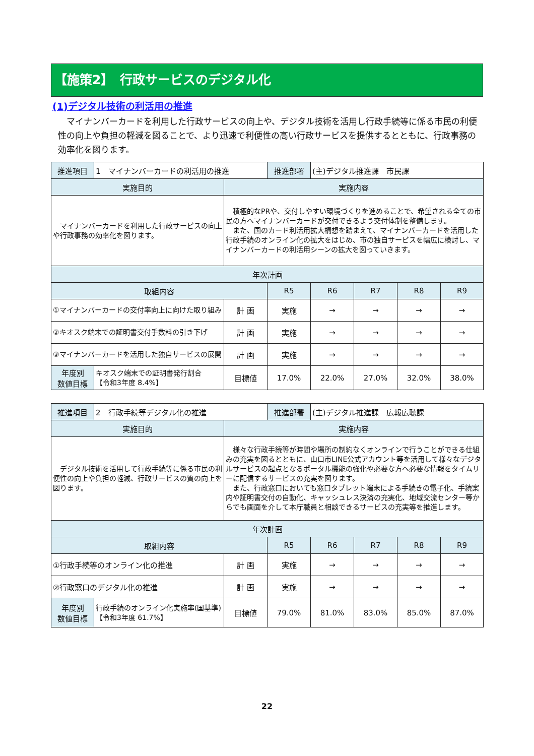【施策2】　行政サービスのデジタル化
(1)デジタル技術の利活用の推進
マイナンバーカードを利用した行政サービスの向上や、デジタル技術を活用し行政手続等に係る市民の利便性の向上や負担の軽減を図ることで、より迅速で利便性の高い行政サービスを提供するとともに、行政事務の効率化を図ります。
| 推進項目 | 1 マイナンバーカードの利活用の推進 | | 推進部署 | (主)デジタル推進課 市民課 | | | |
| 実施目的 | | 実施内容 | | | | | |
| マイナンバーカードを利用した行政サービスの向上や行政事務の効率化を図ります。 | | 積極的なPRや、交付しやすい環境づくりを進めることで、希望される全ての市民の方へマイナンバーカードが交付できるよう交付体制を整備します。 また、国のカード利活用拡大構想を踏まえて、マイナンバーカードを活用した行政手続のオンライン化の拡大をはじめ、市の独自サービスを幅広に検討し、マイナンバーカードの利活用シーンの拡大を図っていきます。 | | | | | |
| 年次計画 | | | | | | | |
| 取組内容 | | | R5 | R6 | R7 | R8 | R9 |
| ①マイナンバーカードの交付率向上に向けた取り組み | | 計 画 | 実施 | → | → | → | → |
| ②キオスク端末での証明書交付手数料の引き下げ | | 計 画 | 実施 | → | → | → | → |
| ③マイナンバーカードを活用した独自サービスの展開 | | 計 画 | 実施 | → | → | → | → |
| 年度別 数値目標 | キオスク端末での証明書発行割合 【令和3年度 8.4%】 | 目標値 | 17.0% | 22.0% | 27.0% | 32.0% | 38.0% |
| 推進項目 | 2 行政手続等デジタル化の推進 | | 推進部署 | (主)デジタル推進課 広報広聴課 | | | |
| 実施目的 | | 実施内容 | | | | | |
| デジタル技術を活用して行政手続等に係る市民の利便性の向上や負担の軽減、行政サービスの質の向上を図ります。 | | 様々な行政手続等が時間や場所の制約なくオンラインで行うことができる仕組みの充実を図るとともに、山口市LINE公式アカウント等を活用して様々なデジタルサービスの起点となるポータル機能の強化や必要な方へ必要な情報をタイムリーに配信するサービスの充実を図ります。 また、行政窓口においても窓口タブレット端末による手続きの電子化、手続案内や証明書交付の自動化、キャッシュレス決済の充実化、地域交流センター等からでも画面を介して本庁職員と相談できるサービスの充実等を推進します。 | | | | | |
| 年次計画 | | | | | | | |
| 取組内容 | | | R5 | R6 | R7 | R8 | R9 |
| ①行政手続等のオンライン化の推進 | | 計 画 | 実施 | → | → | → | → |
| ②行政窓口のデジタル化の推進 | | 計 画 | 実施 | → | → | → | → |
| 年度別 数値目標 | 行政手続のオンライン化実施率(国基準) 【令和3年度 61.7%】 | 目標値 | 79.0% | 81.0% | 83.0% | 85.0% | 87.0% |
22